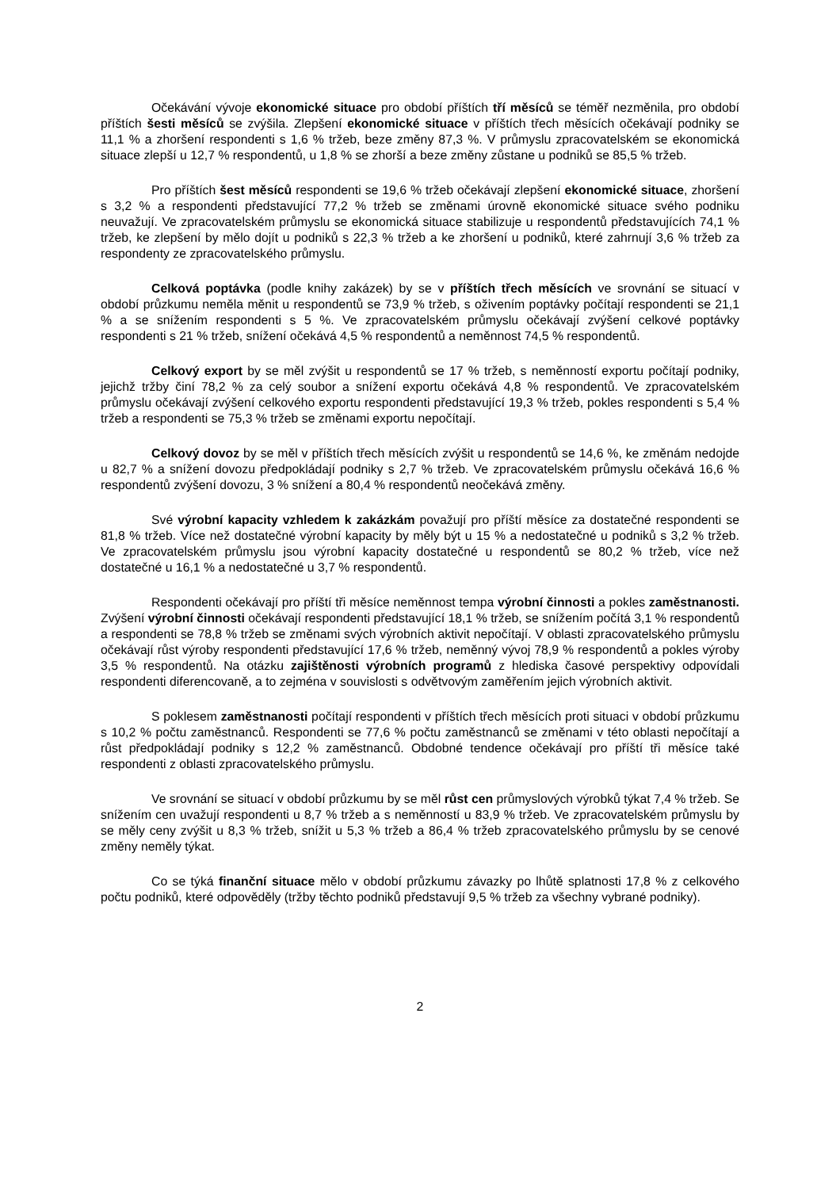Očekávání vývoje ekonomické situace pro období příštích tří měsíců se téměř nezměnila, pro období příštích šesti měsíců se zvýšila. Zlepšení ekonomické situace v příštích třech měsících očekávají podniky se 11,1 % a zhoršení respondenti s 1,6 % tržeb, beze změny 87,3 %. V průmyslu zpracovatelském se ekonomická situace zlepší u 12,7 % respondentů, u 1,8 % se zhorší a beze změny zůstane u podniků se 85,5 % tržeb.
Pro příštích šest měsíců respondenti se 19,6 % tržeb očekávají zlepšení ekonomické situace, zhoršení s 3,2 % a respondenti představující 77,2 % tržeb se změnami úrovně ekonomické situace svého podniku neuvažují. Ve zpracovatelském průmyslu se ekonomická situace stabilizuje u respondentů představujících 74,1 % tržeb, ke zlepšení by mělo dojít u podniků s 22,3 % tržeb a ke zhoršení u podniků, které zahrnují 3,6 % tržeb za respondenty ze zpracovatelského průmyslu.
Celková poptávka (podle knihy zakázek) by se v příštích třech měsících ve srovnání se situací v období průzkumu neměla měnit u respondentů se 73,9 % tržeb, s oživením poptávky počítají respondenti se 21,1 % a se snížením respondenti s 5 %. Ve zpracovatelském průmyslu očekávají zvýšení celkové poptávky respondenti s 21 % tržeb, snížení očekává 4,5 % respondentů a neměnnost 74,5 % respondentů.
Celkový export by se měl zvýšit u respondentů se 17 % tržeb, s neměnností exportu počítají podniky, jejichž tržby činí 78,2 % za celý soubor a snížení exportu očekává 4,8 % respondentů. Ve zpracovatelském průmyslu očekávají zvýšení celkového exportu respondenti představující 19,3 % tržeb, pokles respondenti s 5,4 % tržeb a respondenti se 75,3 % tržeb se změnami exportu nepočítají.
Celkový dovoz by se měl v příštích třech měsících zvýšit u respondentů se 14,6 %, ke změnám nedojde u 82,7 % a snížení dovozu předpokládají podniky s 2,7 % tržeb. Ve zpracovatelském průmyslu očekává 16,6 % respondentů zvýšení dovozu, 3 % snížení a 80,4 % respondentů neočekává změny.
Své výrobní kapacity vzhledem k zakázkám považují pro příští měsíce za dostatečné respondenti se 81,8 % tržeb. Více než dostatečné výrobní kapacity by měly být u 15 % a nedostatečné u podniků s 3,2 % tržeb. Ve zpracovatelském průmyslu jsou výrobní kapacity dostatečné u respondentů se 80,2 % tržeb, více než dostatečné u 16,1 % a nedostatečné u 3,7 % respondentů.
Respondenti očekávají pro příští tři měsíce neměnnost tempa výrobní činnosti a pokles zaměstnanosti. Zvýšení výrobní činnosti očekávají respondenti představující 18,1 % tržeb, se snížením počítá 3,1 % respondentů a respondenti se 78,8 % tržeb se změnami svých výrobních aktivit nepočítají. V oblasti zpracovatelského průmyslu očekávají růst výroby respondenti představující 17,6 % tržeb, neměnný vývoj 78,9 % respondentů a pokles výroby 3,5 % respondentů. Na otázku zajištěnosti výrobních programů z hlediska časové perspektivy odpovídali respondenti diferencovaně, a to zejména v souvislosti s odvětvovým zaměřením jejich výrobních aktivit.
S poklesem zaměstnanosti počítají respondenti v příštích třech měsících proti situaci v období průzkumu s 10,2 % počtu zaměstnanců. Respondenti se 77,6 % počtu zaměstnanců se změnami v této oblasti nepočítají a růst předpokládají podniky s 12,2 % zaměstnanců. Obdobné tendence očekávají pro příští tři měsíce také respondenti z oblasti zpracovatelského průmyslu.
Ve srovnání se situací v období průzkumu by se měl růst cen průmyslových výrobků týkat 7,4 % tržeb. Se snížením cen uvažují respondenti u 8,7 % tržeb a s neměnností u 83,9 % tržeb. Ve zpracovatelském průmyslu by se měly ceny zvýšit u 8,3 % tržeb, snížit u 5,3 % tržeb a 86,4 % tržeb zpracovatelského průmyslu by se cenové změny neměly týkat.
Co se týká finanční situace mělo v období průzkumu závazky po lhůtě splatnosti 17,8 % z celkového počtu podniků, které odpověděly (tržby těchto podniků představují 9,5 % tržeb za všechny vybrané podniky).
2